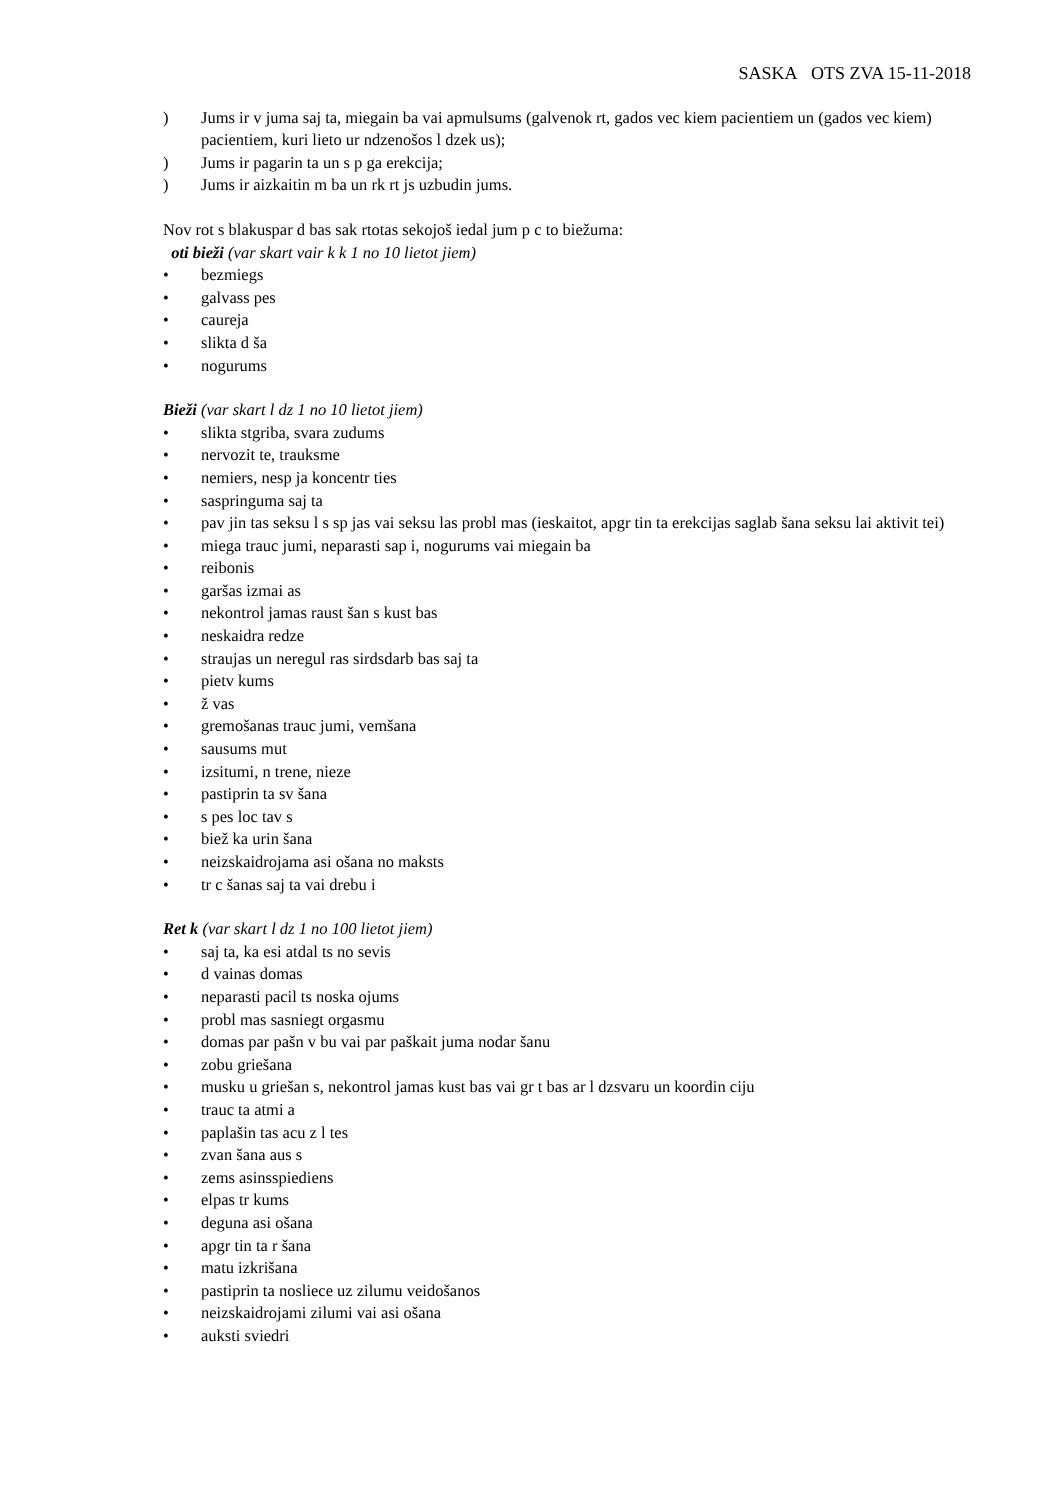SASKA OTS ZVA 15-11-2018
) Jums ir v juma saj ta, miegain ba vai apmulsums (galvenok rt, gados vec kiem pacientiem un (gados vec kiem) pacientiem, kuri lieto ur ndzenošos l dzek us);
) Jums ir pagarin ta un s p ga erekcija;
) Jums ir aizkaitin m ba un rk rt js uzbudin jums.
Nov rot s blakuspar d bas sak rtotas sekojoš iedal jum p c to biežuma:
oti bieži (var skart vair k k 1 no 10 lietot jiem)
• bezmiegs
• galvass pes
• caureja
• slikta d ša
• nogurums
Bieži (var skart l dz 1 no 10 lietot jiem)
• slikta stgriba, svara zudums
• nervozit te, trauksme
• nemiers, nesp ja koncentr ties
• saspringuma saj ta
• pav jin tas seksu l s sp jas vai seksu las probl mas (ieskaitot, apgr tin ta erekcijas saglab šana seksu lai aktivit tei)
• miega trauc jumi, neparasti sap i, nogurums vai miegain ba
• reibonis
• garšas izmai as
• nekontrol jamas raust šan s kust bas
• neskaidra redze
• straujas un neregul ras sirdsdarb bas saj ta
• pietv kums
• ž vas
• gremošanas trauc jumi, vemšana
• sausums mut
• izsitumi, n trene, nieze
• pastiprin ta sv šana
• s pes loc tav s
• biež ka urin šana
• neizskaidrojama asi ošana no maksts
• tr c šanas saj ta vai drebu i
Ret k (var skart l dz 1 no 100 lietot jiem)
• saj ta, ka esi atdal ts no sevis
• d vainas domas
• neparasti pacil ts noska ojums
• probl mas sasniegt orgasmu
• domas par pašn v bu vai par paškait juma nodar šanu
• zobu griešana
• musku u griešan s, nekontrol jamas kust bas vai gr t bas ar l dzsvaru un koordin ciju
• trauc ta atmi a
• paplašin tas acu z l tes
• zvan šana aus s
• zems asinsspiediens
• elpas tr kums
• deguna asi ošana
• apgr tin ta r šana
• matu izkrišana
• pastiprin ta nosliece uz zilumu veidošanos
• neizskaidrojami zilumi vai asi ošana
• auksti sviedri